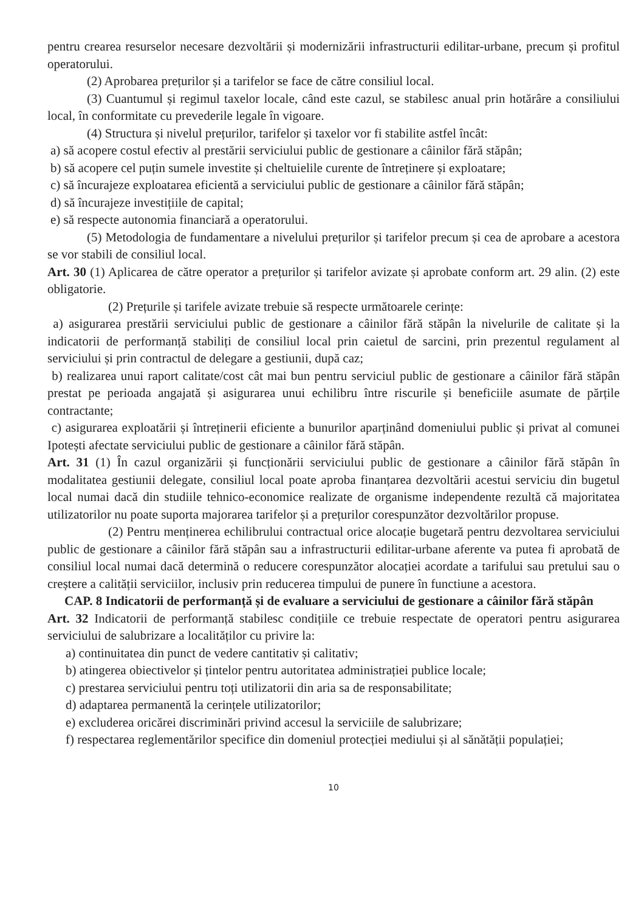pentru crearea resurselor necesare dezvoltării și modernizării infrastructurii edilitar-urbane, precum și profitul operatorului.
(2) Aprobarea prețurilor și a tarifelor se face de către consiliul local.
(3) Cuantumul și regimul taxelor locale, când este cazul, se stabilesc anual prin hotărâre a consiliului local, în conformitate cu prevederile legale în vigoare.
(4) Structura și nivelul prețurilor, tarifelor și taxelor vor fi stabilite astfel încât:
a) să acopere costul efectiv al prestării serviciului public de gestionare a câinilor fără stăpân;
b) să acopere cel puțin sumele investite și cheltuielile curente de întreținere și exploatare;
c) să încurajeze exploatarea eficientă a serviciului public de gestionare a câinilor fără stăpân;
d) să încurajeze investițiile de capital;
e) să respecte autonomia financiară a operatorului.
(5) Metodologia de fundamentare a nivelului prețurilor și tarifelor precum și cea de aprobare a acestora se vor stabili de consiliul local.
Art. 30 (1) Aplicarea de către operator a prețurilor și tarifelor avizate și aprobate conform art. 29 alin. (2) este obligatorie.
(2) Prețurile și tarifele avizate trebuie să respecte următoarele cerințe:
a) asigurarea prestării serviciului public de gestionare a câinilor fără stăpân la nivelurile de calitate și la indicatorii de performanță stabiliți de consiliul local prin caietul de sarcini, prin prezentul regulament al serviciului și prin contractul de delegare a gestiunii, după caz;
b) realizarea unui raport calitate/cost cât mai bun pentru serviciul public de gestionare a câinilor fără stăpân prestat pe perioada angajată și asigurarea unui echilibru între riscurile și beneficiile asumate de părțile contractante;
c) asigurarea exploatării și întreținerii eficiente a bunurilor aparținând domeniului public și privat al comunei Ipotești afectate serviciului public de gestionare a câinilor fără stăpân.
Art. 31 (1) În cazul organizării și funcționării serviciului public de gestionare a câinilor fără stăpân în modalitatea gestiunii delegate, consiliul local poate aproba finanțarea dezvoltării acestui serviciu din bugetul local numai dacă din studiile tehnico-economice realizate de organisme independente rezultă că majoritatea utilizatorilor nu poate suporta majorarea tarifelor și a prețurilor corespunzător dezvoltărilor propuse.
(2) Pentru menținerea echilibrului contractual orice alocație bugetară pentru dezvoltarea serviciului public de gestionare a câinilor fără stăpân sau a infrastructurii edilitar-urbane aferente va putea fi aprobată de consiliul local numai dacă determină o reducere corespunzător alocației acordate a tarifului sau pretului sau o creștere a calității serviciilor, inclusiv prin reducerea timpului de punere în functiune a acestora.
CAP. 8 Indicatorii de performanță și de evaluare a serviciului de gestionare a câinilor fără stăpân
Art. 32 Indicatorii de performanță stabilesc condițiile ce trebuie respectate de operatori pentru asigurarea serviciului de salubrizare a localităților cu privire la:
a) continuitatea din punct de vedere cantitativ și calitativ;
b) atingerea obiectivelor și țintelor pentru autoritatea administrației publice locale;
c) prestarea serviciului pentru toți utilizatorii din aria sa de responsabilitate;
d) adaptarea permanentă la cerințele utilizatorilor;
e) excluderea oricărei discriminări privind accesul la serviciile de salubrizare;
f) respectarea reglementărilor specifice din domeniul protecției mediului și al sănătății populației;
10